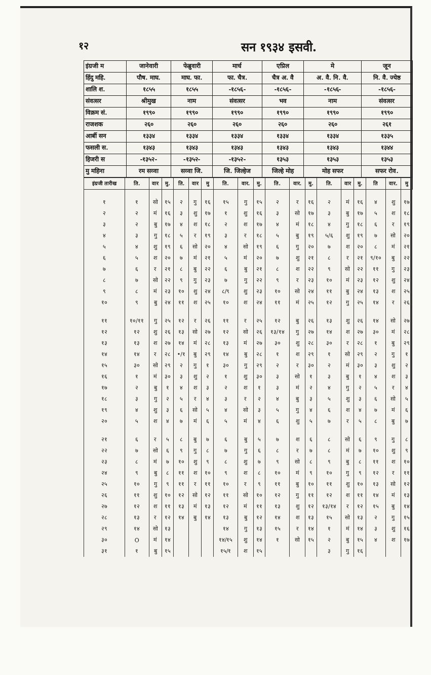१२ सन १९३४ इसवी.
| इंग्रजी म | जानेवारी | फेब्रुवारी | मार्च | एप्रिल | मे | जून |
| हिंदु महि. | पौष. माघ. | माघ. फा. | फा. चैत्र. | चैत्र अ. वै | अ. वै. नि. वै. | नि. वै. ज्येष्ठ |
| शालि श. | १८५५ | १८५५ | -१८५६- | -१८५६- | -१८५६- | -१८५६- |
| संवत्सर | श्रीमुख | नाम | संवत्सर | भव | नाम | संवत्सर |
| विक्रम सं. | १९९० | १९९० | १९९० | १९९० | १९९० | १९९० |
| राजशक | २६० | २६० | २६० | २६० | २६० | २६१ |
| आर्बी सन | १३३४ | १३३४ | १३३४ | १३३४ | १३३४ | १३३५ |
| फसली स. | १३४३ | १३४३ | १३४३ | १३४३ | १३४३ | १३४४ |
| हिजरी स | -१३५२- | -१३५२- | -१३५२- | १३५३ | १३५३ | १३५३ |
| मु महिना | रम सव्वा | सव्वा जि. | जि. जिल्हेज | जिल्हे मोह | मोह सफर | सफर रोव. |
| इंग्रजी तारीख | ति. | वार | मु. | ति. | वार | मु | ति. | वार. | मु. | ति. | वार. | मु. | ति. | वार | मु. | ति | वार. | मु |
| --- | --- | --- | --- | --- | --- | --- | --- | --- | --- | --- | --- | --- | --- | --- | --- | --- | --- | --- |
| १ | १ | सो | १५ | २ | गु | १६ | १५ | गु | १५ | २ | र | १६ | २ | मं | १६ | ४ | शु | १७ |
| २ | २ | मं | १६ | ३ | शु | १७ | १ | शु | १६ | ३ | सो | १७ | ३ | बु | १७ | ५ | श | १८ |
| ३ | २ | बु | १७ | ४ | श | १८ | २ | श | १७ | ४ | मं | १८ | ४ | गु | १८ | ६ | र | १९ |
| ४ | ३ | गु | १८ | ५ | र | १९ | ३ | र | १८ | ५ | बु | १९ | ५/६ | शु | १९ | ७ | सो | २० |
| ५ | ४ | शु | १९ | ६ | सो | २० | ४ | सो | १९ | ६ | गु | २० | ७ | श | २० | ८ | मं | २१ |
| ६ | ५ | श | २० | ७ | मं | २१ | ५ | मं | २० | ७ | शु | २१ | ८ | र | २१ | ९/१० | बु | २२ |
| ७ | ६ | र | २१ | ८ | बु | २२ | ६ | बु | २१ | ८ | श | २२ | ९ | सो | २२ | ११ | गु | २३ |
| ८ | ७ | सो | २२ | ९ | गु | २३ | ७ | गु | २२ | ९ | र | २३ | १० | मं | २३ | १२ | शु | २४ |
| ९ | ८ | मं | २३ | १० | शु | २४ | ८/९ | शु | २३ | १० | सो | २४ | ११ | बु | २४ | १३ | श | २५ |
| १० | ९ | बु | २४ | ११ | श | २५ | १० | श | २४ | ११ | मं | २५ | १२ | गु | २५ | १४ | र | २६ |
| ११ | १०/११ | गु | २५ | १२ | र | २६ | ११ | र | २५ | १२ | बु | २६ | १३ | शु | २६ | १४ | सो | २७ |
| १२ | १२ | शु | २६ | १३ | सो | २७ | १२ | सो | २६ | १३/१४ | गु | २७ | १४ | श | २७ | ३० | मं | २८ |
| १३ | १३ | श | २७ | १४ | मं | २८ | १३ | मं | २७ | ३० | शु | २८ | ३० | र | २८ | १ | बु | २९ |
| १४ | १४ | र | २८ | •/१ | बु | २९ | १४ | बु | २८ | १ | श | २९ | १ | सो | २९ | २ | गु | १ |
| १५ | ३० | सो | २९ | २ | गु | १ | ३० | गु | २९ | २ | र | ३० | २ | मं | ३० | ३ | शु | २ |
| १६ | १ | मं | ३० | ३ | शु | २ | १ | शु | ३० | ३ | सो | १ | ३ | बु | १ | ४ | श | ३ |
| १७ | २ | बु | १ | ४ | श | ३ | २ | श | १ | ३ | मं | २ | ४ | गु | २ | ५ | र | ४ |
| १८ | ३ | गु | २ | ५ | र | ४ | ३ | र | २ | ४ | बु | ३ | ५ | शु | ३ | ६ | सो | ५ |
| १९ | ४ | शु | ३ | ६ | सो | ५ | ४ | सो | ३ | ५ | गु | ४ | ६ | श | ४ | ७ | मं | ६ |
| २० | ५ | श | ४ | ७ | मं | ६ | ५ | मं | ४ | ६ | शु | ५ | ७ | र | ५ | ८ | बु | ७ |
| २१ | ६ | र | ५ | ८ | बु | ७ | ६ | बु | ५ | ७ | श | ६ | ८ | सो | ६ | ९ | गु | ८ |
| २२ | ७ | सो | ६ | ९ | गु | ८ | ७ | गु | ६ | ८ | र | ७ | ८ | मं | ७ | १० | शु | ९ |
| २३ | ८ | मं | ७ | १० | शु | ९ | ८ | शु | ७ | ९ | सो | ८ | ९ | बु | ८ | ११ | श | १० |
| २४ | ९ | बु | ८ | ११ | श | १० | ९ | श | ८ | १० | मं | ९ | १० | गु | ९ | १२ | र | ११ |
| २५ | १० | गु | ९ | ११ | र | ११ | १० | र | ९ | ११ | बु | १० | ११ | शु | १० | १३ | सो | १२ |
| २६ | ११ | शु | १० | १२ | सो | १२ | ११ | सो | १० | १२ | गु | ११ | १२ | श | ११ | १४ | मं | १३ |
| २७ | १२ | श | ११ | १३ | मं | १३ | १२ | मं | ११ | १३ | शु | १२ | १३/१४ | र | १२ | १५ | बु | १४ |
| २८ | १३ | र | १२ | १४ | बु | १४ | १३ | बु | १२ | १४ | श | १३ | १५ | सो | १३ | २ | गु | १५ |
| २९ | १४ | सो | १३ | | | | १४ | गु | १३ | १५ | र | १४ | १ | मं | १४ | ३ | शु | १६ |
| ३० | O | मं | १४ | | | | १४/१५ | शु | १४ | १ | सो | १५ | २ | बु | १५ | ४ | श | १७ |
| ३१ | १ | बु | १५ | | | | १५/१ | श | १५ | | | | ३ | गु | १६ | | | |